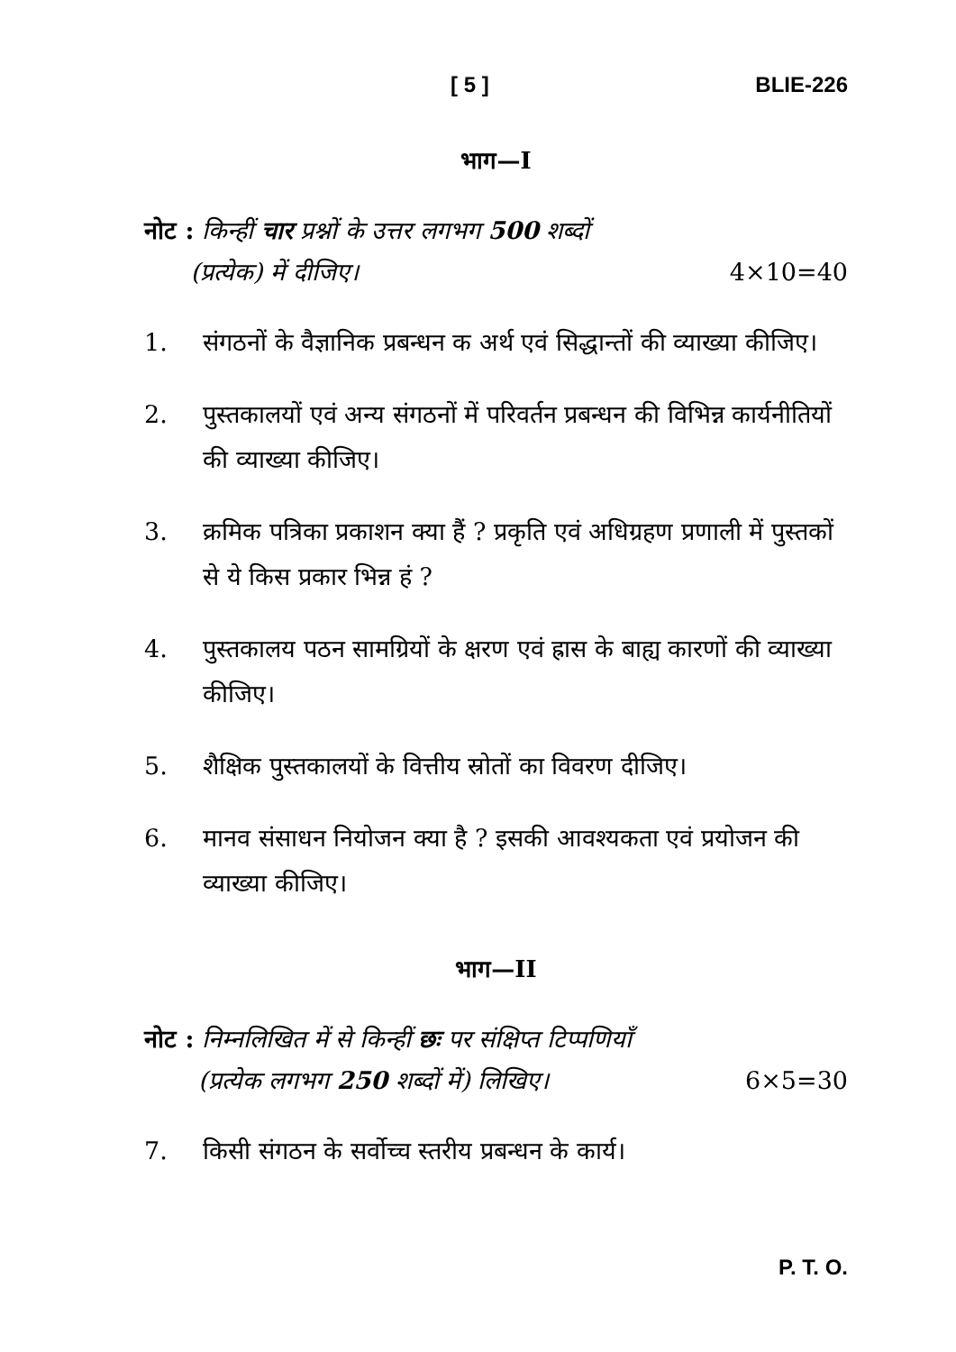[ 5 ] BLIE-226
भाग—I
नोट : किन्हीं चार प्रश्नों के उत्तर लगभग 500 शब्दों
(प्रत्येक) में दीजिए। 4×10=40
1. संगठनों के वैज्ञानिक प्रबन्धन क अर्थ एवं सिद्धान्तों की व्याख्या कीजिए।
2. पुस्तकालयों एवं अन्य संगठनों में परिवर्तन प्रबन्धन की विभिन्न कार्यनीतियों की व्याख्या कीजिए।
3. क्रमिक पत्रिका प्रकाशन क्या हैं ? प्रकृति एवं अधिग्रहण प्रणाली में पुस्तकों से ये किस प्रकार भिन्न हं ?
4. पुस्तकालय पठन सामग्रियों के क्षरण एवं ह्रास के बाह्य कारणों की व्याख्या कीजिए।
5. शैक्षिक पुस्तकालयों के वित्तीय स्रोतों का विवरण दीजिए।
6. मानव संसाधन नियोजन क्या है ? इसकी आवश्यकता एवं प्रयोजन की व्याख्या कीजिए।
भाग—II
नोट : निम्नलिखित में से किन्हीं छः पर संक्षिप्त टिप्पणियाँ
(प्रत्येक लगभग 250 शब्दों में) लिखिए। 6×5=30
7. किसी संगठन के सर्वोच्च स्तरीय प्रबन्धन के कार्य।
P. T. O.